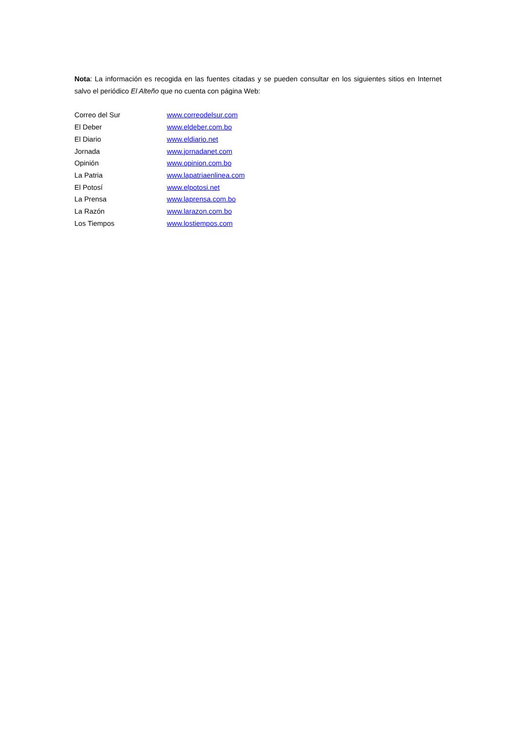Nota: La información es recogida en las fuentes citadas y se pueden consultar en los siguientes sitios en Internet salvo el periódico El Alteño que no cuenta con página Web:
Correo del Sur www.correodelsur.com
El Deber www.eldeber.com.bo
El Diario www.eldiario.net
Jornada www.jornadanet.com
Opinión www.opinion.com.bo
La Patria www.lapatriaenlinea.com
El Potosí www.elpotosi.net
La Prensa www.laprensa.com.bo
La Razón www.larazon.com.bo
Los Tiempos www.lostiempos.com